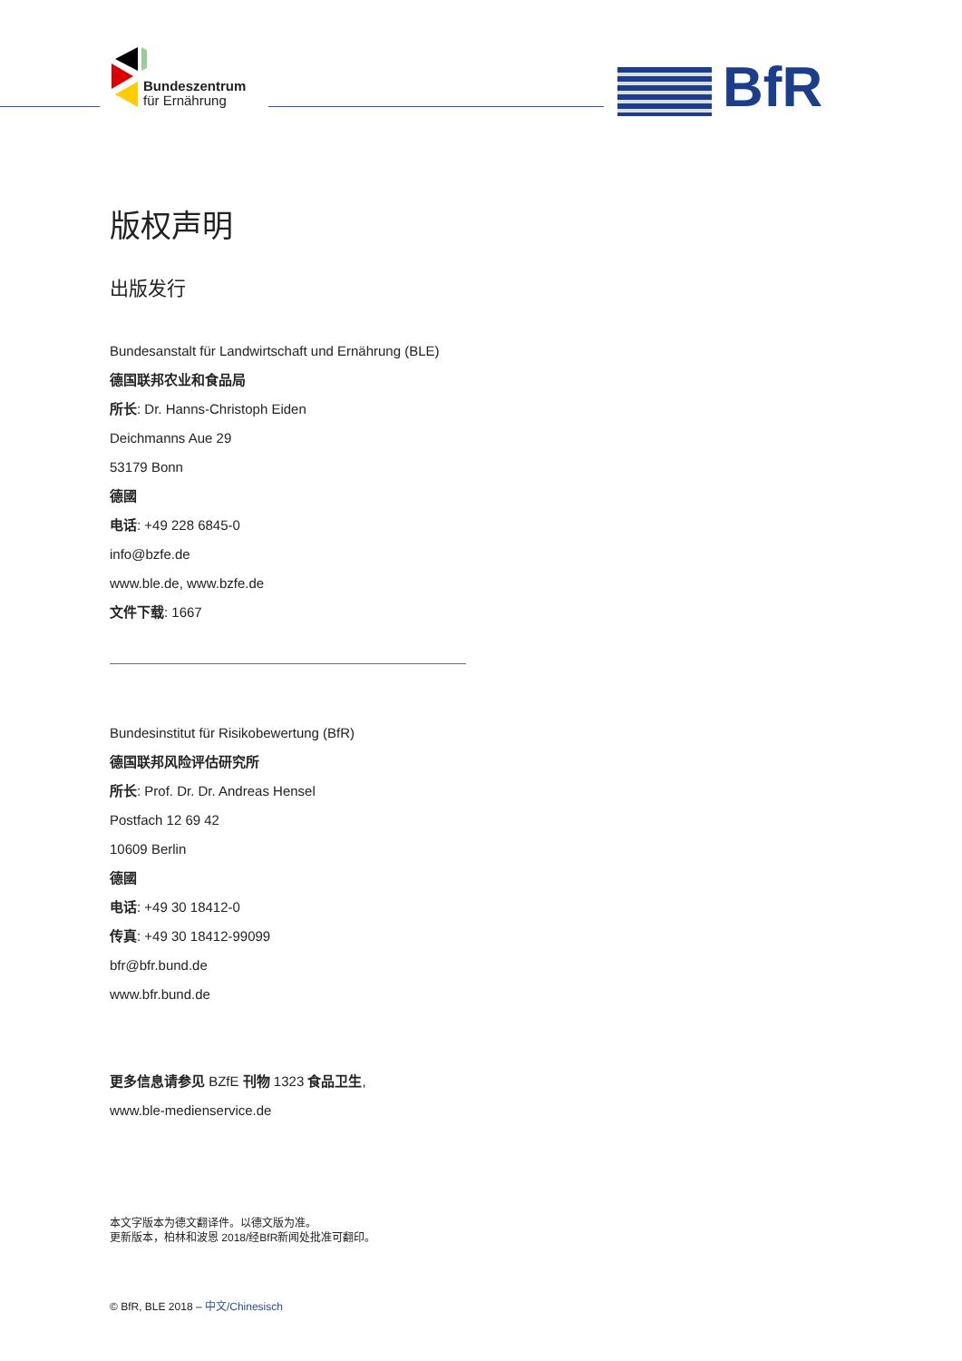Bundeszentrum
für Ernährung
BfR
版权声明
出版发行
Bundesanstalt für Landwirtschaft und Ernährung (BLE)
德国联邦农业和食品局
所长: Dr. Hanns-Christoph Eiden
Deichmanns Aue 29
53179 Bonn
德國
电话: +49 228 6845-0
info@bzfe.de
www.ble.de, www.bzfe.de
文件下载: 1667
Bundesinstitut für Risikobewertung (BfR)
德国联邦风险评估研究所
所长: Prof. Dr. Dr. Andreas Hensel
Postfach 12 69 42
10609 Berlin
德國
电话: +49 30 18412-0
传真: +49 30 18412-99099
bfr@bfr.bund.de
www.bfr.bund.de
更多信息请参见 BZfE 刊物 1323 食品卫生,
www.ble-medienservice.de
本文字版本为德文翻译件。以德文版为准。
更新版本，柏林和波恩 2018/经BfR新闻处批准可翻印。
© BfR, BLE 2018 – 中文/Chinesisch